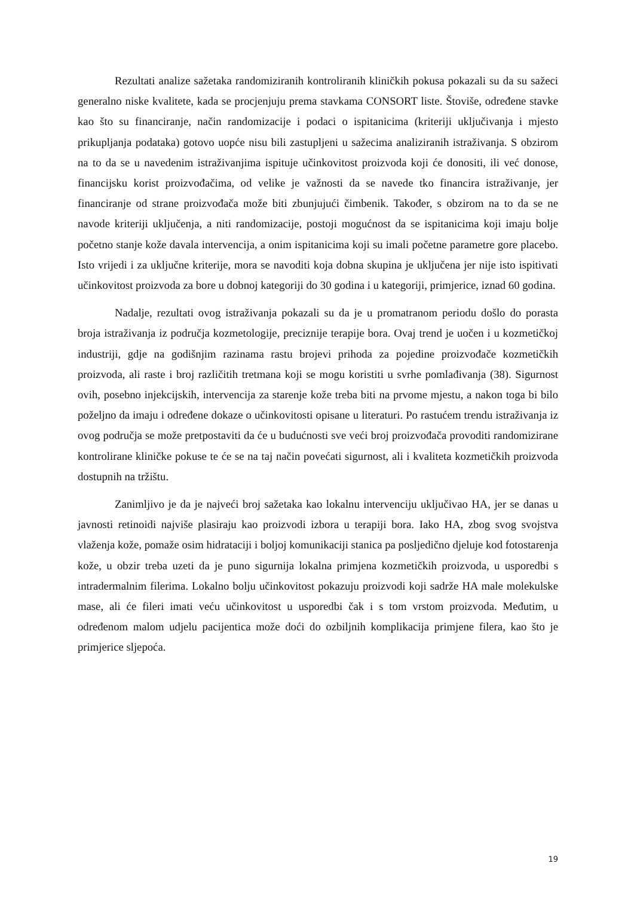Rezultati analize sažetaka randomiziranih kontroliranih kliničkih pokusa pokazali su da su sažeci generalno niske kvalitete, kada se procjenjuju prema stavkama CONSORT liste. Štoviše, određene stavke kao što su financiranje, način randomizacije i podaci o ispitanicima (kriteriji uključivanja i mjesto prikupljanja podataka) gotovo uopće nisu bili zastupljeni u sažecima analiziranih istraživanja. S obzirom na to da se u navedenim istraživanjima ispituje učinkovitost proizvoda koji će donositi, ili već donose, financijsku korist proizvođačima, od velike je važnosti da se navede tko financira istraživanje, jer financiranje od strane proizvođača može biti zbunjujući čimbenik. Također, s obzirom na to da se ne navode kriteriji uključenja, a niti randomizacije, postoji mogućnost da se ispitanicima koji imaju bolje početno stanje kože davala intervencija, a onim ispitanicima koji su imali početne parametre gore placebo. Isto vrijedi i za uključne kriterije, mora se navoditi koja dobna skupina je uključena jer nije isto ispitivati učinkovitost proizvoda za bore u dobnoj kategoriji do 30 godina i u kategoriji, primjerice, iznad 60 godina.
Nadalje, rezultati ovog istraživanja pokazali su da je u promatranom periodu došlo do porasta broja istraživanja iz područja kozmetologije, preciznije terapije bora. Ovaj trend je uočen i u kozmetičkoj industriji, gdje na godišnjim razinama rastu brojevi prihoda za pojedine proizvođače kozmetičkih proizvoda, ali raste i broj različitih tretmana koji se mogu koristiti u svrhe pomlađivanja (38). Sigurnost ovih, posebno injekcijskih, intervencija za starenje kože treba biti na prvome mjestu, a nakon toga bi bilo poželjno da imaju i određene dokaze o učinkovitosti opisane u literaturi. Po rastućem trendu istraživanja iz ovog područja se može pretpostaviti da će u budućnosti sve veći broj proizvođača provoditi randomizirane kontrolirane kliničke pokuse te će se na taj način povećati sigurnost, ali i kvaliteta kozmetičkih proizvoda dostupnih na tržištu.
Zanimljivo je da je najveći broj sažetaka kao lokalnu intervenciju uključivao HA, jer se danas u javnosti retinoidi najviše plasiraju kao proizvodi izbora u terapiji bora. Iako HA, zbog svog svojstva vlaženja kože, pomaže osim hidrataciji i boljoj komunikaciji stanica pa posljedično djeluje kod fotostarenja kože, u obzir treba uzeti da je puno sigurnija lokalna primjena kozmetičkih proizvoda, u usporedbi s intradermalnim filerima. Lokalno bolju učinkovitost pokazuju proizvodi koji sadrže HA male molekulske mase, ali će fileri imati veću učinkovitost u usporedbi čak i s tom vrstom proizvoda. Međutim, u određenom malom udjelu pacijentica može doći do ozbiljnih komplikacija primjene filera, kao što je primjerice sljepoća.
19